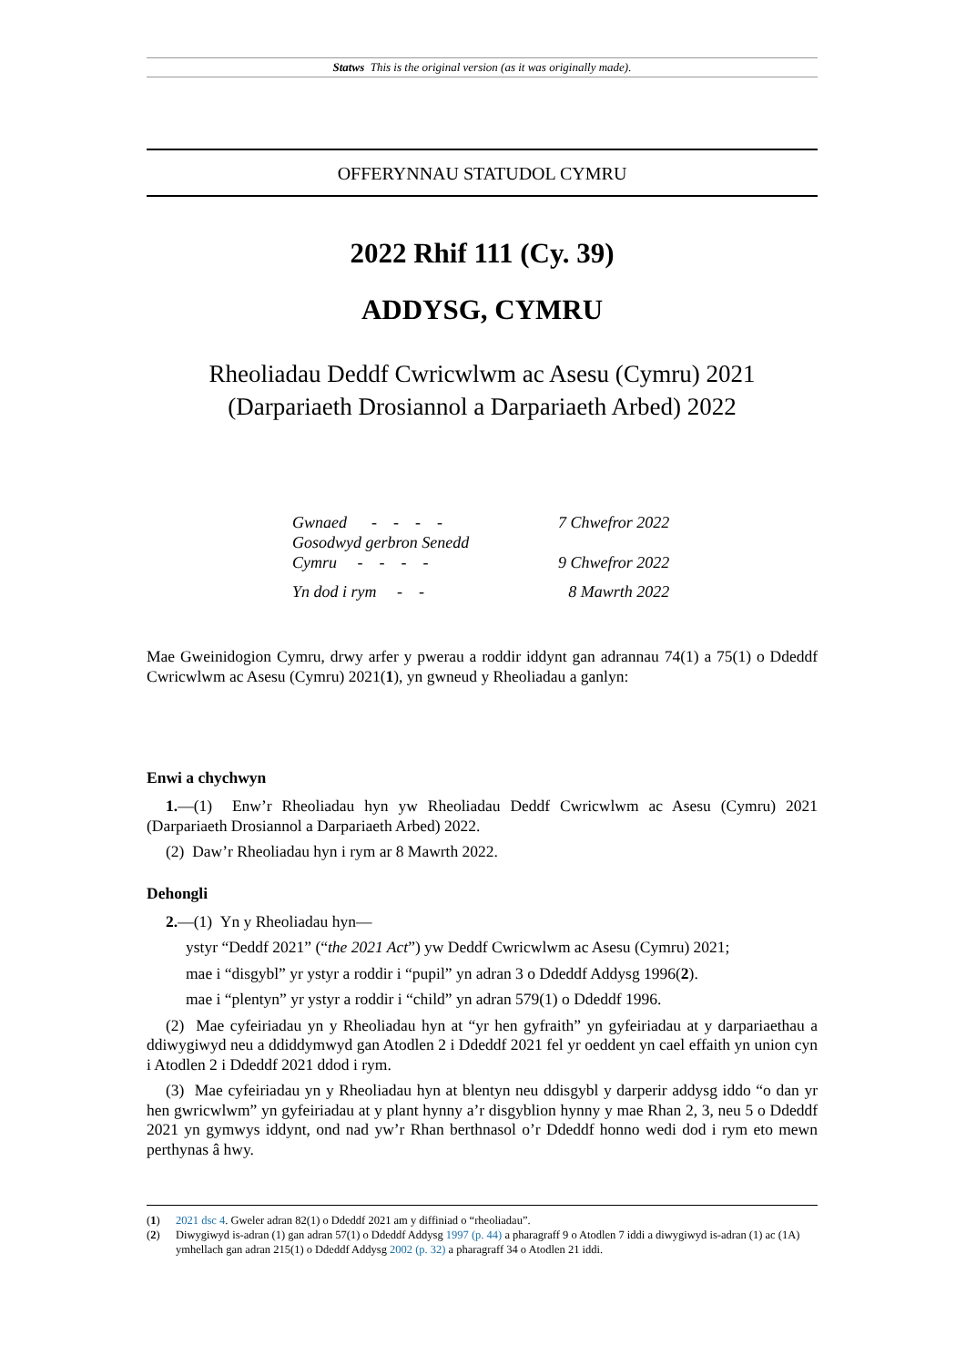Statws This is the original version (as it was originally made).
OFFERYNNAU STATUDOL CYMRU
2022 Rhif 111 (Cy. 39)
ADDYSG, CYMRU
Rheoliadau Deddf Cwricwlwm ac Asesu (Cymru) 2021
(Darpariaeth Drosiannol a Darpariaeth Arbed) 2022
| Gwnaed - - - - | 7 Chwefror 2022 |
| Gosodwyd gerbron Senedd Cymru - - - - | 9 Chwefror 2022 |
| Yn dod i rym - - | 8 Mawrth 2022 |
Mae Gweinidogion Cymru, drwy arfer y pwerau a roddir iddynt gan adrannau 74(1) a 75(1) o Ddeddf Cwricwlwm ac Asesu (Cymru) 2021(1), yn gwneud y Rheoliadau a ganlyn:
Enwi a chychwyn
1.—(1) Enw’r Rheoliadau hyn yw Rheoliadau Deddf Cwricwlwm ac Asesu (Cymru) 2021 (Darpariaeth Drosiannol a Darpariaeth Arbed) 2022.
(2) Daw’r Rheoliadau hyn i rym ar 8 Mawrth 2022.
Dehongli
2.—(1) Yn y Rheoliadau hyn—
ystyr “Deddf 2021” (“the 2021 Act”) yw Deddf Cwricwlwm ac Asesu (Cymru) 2021;
mae i “disgybl” yr ystyr a roddir i “pupil” yn adran 3 o Ddeddf Addysg 1996(2).
mae i “plentyn” yr ystyr a roddir i “child” yn adran 579(1) o Ddeddf 1996.
(2) Mae cyfeiriadau yn y Rheoliadau hyn at “yr hen gyfraith” yn gyfeiriadau at y darpariaethau a ddiwygiwyd neu a ddiddymwyd gan Atodlen 2 i Ddeddf 2021 fel yr oeddent yn cael effaith yn union cyn i Atodlen 2 i Ddeddf 2021 ddod i rym.
(3) Mae cyfeiriadau yn y Rheoliadau hyn at blentyn neu ddisgybl y darperir addysg iddo “o dan yr hen gwricwlwm” yn gyfeiriadau at y plant hynny a’r disgyblion hynny y mae Rhan 2, 3, neu 5 o Ddeddf 2021 yn gymwys iddynt, ond nad yw’r Rhan berthnasol o’r Ddeddf honno wedi dod i rym eto mewn perthynas â hwy.
(1) 2021 dsc 4. Gweler adran 82(1) o Ddeddf 2021 am y diffiniad o “rheoliadau”.
(2) Diwygiwyd is-adran (1) gan adran 57(1) o Ddeddf Addysg 1997 (p. 44) a pharagraff 9 o Atodlen 7 iddi a diwygiwyd is-adran (1) ac (1A) ymhellach gan adran 215(1) o Ddeddf Addysg 2002 (p. 32) a pharagraff 34 o Atodlen 21 iddi.